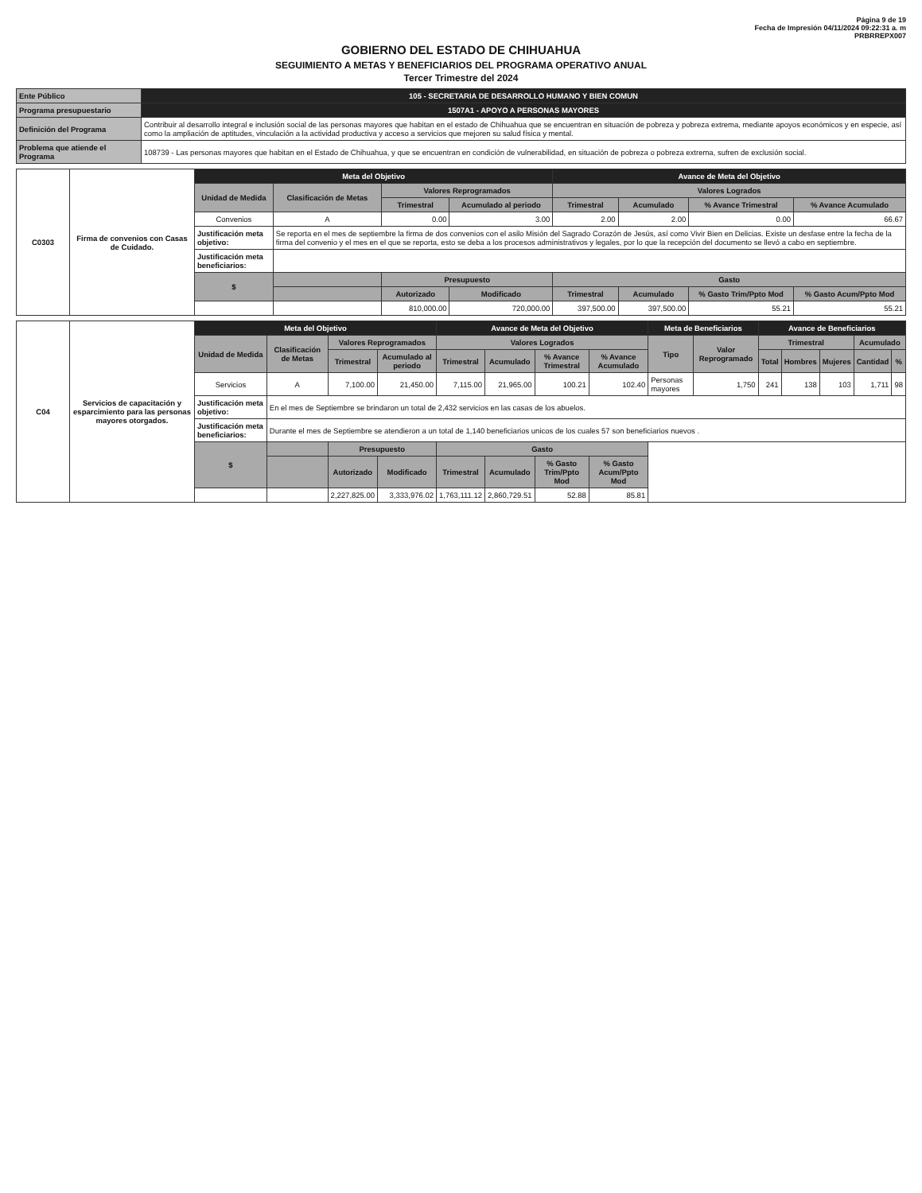Página 9 de 19
Fecha de Impresión 04/11/2024 09:22:31 a. m
PRBRREPX007
GOBIERNO DEL ESTADO DE CHIHUAHUA
SEGUIMIENTO A METAS Y BENEFICIARIOS DEL PROGRAMA OPERATIVO ANUAL
Tercer Trimestre del 2024
| Ente Público | 105 - SECRETARIA DE DESARROLLO HUMANO Y BIEN COMUN |
| Programa presupuestario | 1507A1 - APOYO A PERSONAS MAYORES |
| Definición del Programa | Contribuir al desarrollo integral e inclusión social de las personas mayores que habitan en el estado de Chihuahua que se encuentran en situación de pobreza y pobreza extrema, mediante apoyos económicos y en especie, así como la ampliación de aptitudes, vinculación a la actividad productiva y acceso a servicios que mejoren su salud física y mental. |
| Problema que atiende el Programa | 108739 - Las personas mayores que habitan en el Estado de Chihuahua, y que se encuentran en condición de vulnerabilidad, en situación de pobreza o pobreza extrema, sufren de exclusión social. |
| C0303 | Firma de convenios con Casas de Cuidado. | Meta del Objetivo | | | | Avance de Meta del Objetivo | | | |
| | | Unidad de Medida | Clasificación de Metas | Valores Reprogramados | | Valores Logrados | | | |
| | | | | Trimestral | Acumulado al periodo | Trimestral | Acumulado | % Avance Trimestral | % Avance Acumulado |
| | | Convenios | A | 0.00 | 3.00 | 2.00 | 2.00 | 0.00 | 66.67 |
| | | Justificación meta objetivo: | Se reporta en el mes de septiembre la firma de dos convenios con el asilo Misión del Sagrado Corazón de Jesús, así como Vivir Bien en Delicias. Existe un desfase entre la fecha de la firma del convenio y el mes en el que se reporta, esto se deba a los procesos administrativos y legales, por lo que la recepción del documento se llevó a cabo en septiembre. | | | | | | |
| | | Justificación meta beneficiarios: | | | | | | | |
| | | $ | | Presupuesto | | Gasto | | | |
| | | | | Autorizado | Modificado | Trimestral | Acumulado | % Gasto Trim/Ppto Mod | % Gasto Acum/Ppto Mod |
| | | | | 810,000.00 | 720,000.00 | 397,500.00 | 397,500.00 | 55.21 | 55.21 |
| C04 | Servicios de capacitación y esparcimiento para las personas mayores otorgados. | Meta del Objetivo | | | | Avance de Meta del Objetivo | | | | Meta de Beneficiarios | | Avance de Beneficiarios | | | | |
| | | Unidad de Medida | Clasificación de Metas | Valores Reprogramados | | Valores Logrados | | | | Tipo | Valor Reprogramado | Trimestral | | | Acumulado | |
| | | | | Trimestral | Acumulado al periodo | Trimestral | Acumulado | % Avance Trimestral | % Avance Acumulado | | | Total | Hombres | Mujeres | Cantidad | % |
| | | Servicios | A | 7,100.00 | 21,450.00 | 7,115.00 | 21,965.00 | 100.21 | 102.40 | Personas mayores | 1,750 | 241 | 138 | 103 | 1,711 | 98 |
| | | Justificación meta objetivo: | En el mes de Septiembre se brindaron un total de 2,432 servicios en las casas de los abuelos. | | | | | | | | | | | | | |
| | | Justificación meta beneficiarios: | Durante el mes de Septiembre se atendieron a un total de 1,140 beneficiarios unicos de los cuales 57 son beneficiarios nuevos . | | | | | | | | | | | | | |
| | | $ | | Presupuesto | | Gasto | | | | | | | | | | |
| | | | | Autorizado | Modificado | Trimestral | Acumulado | % Gasto Trim/Ppto Mod | % Gasto Acum/Ppto Mod | | | | | | | |
| | | | | 2,227,825.00 | 3,333,976.02 | 1,763,111.12 | 2,860,729.51 | 52.88 | 85.81 | | | | | | | |